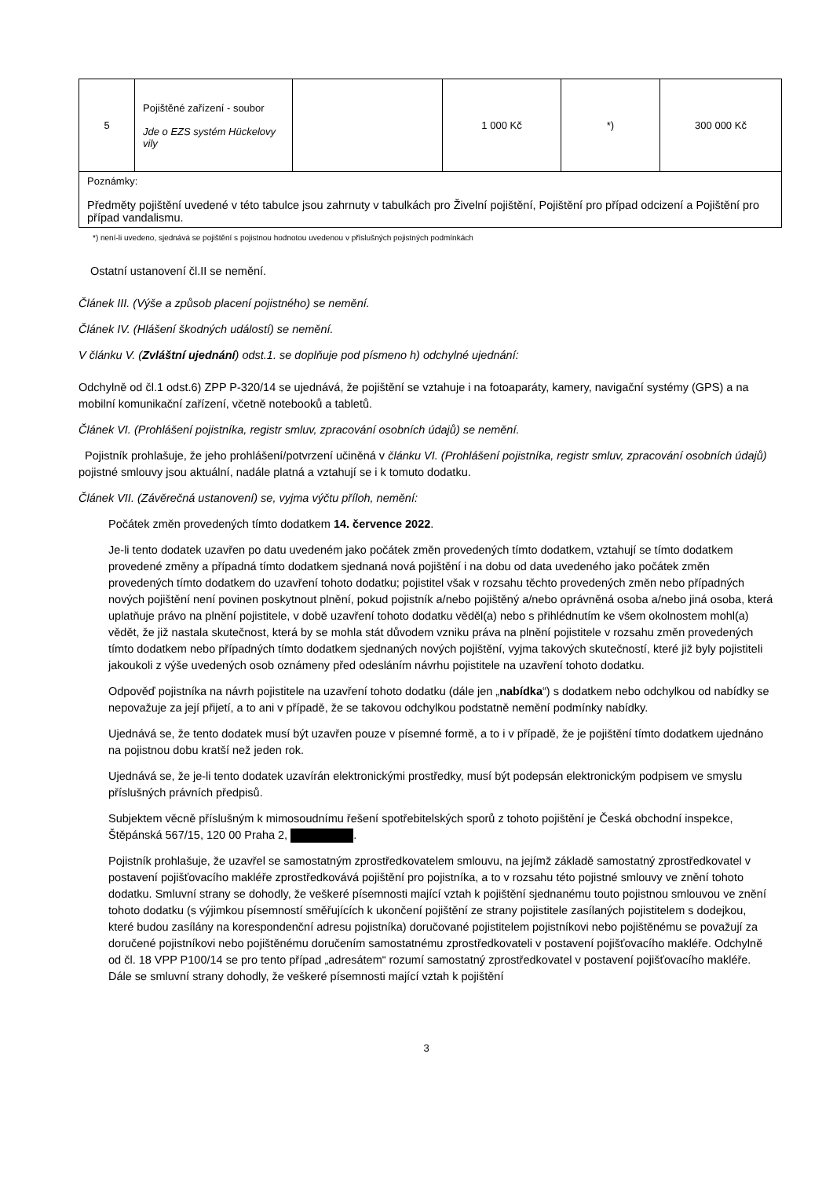| 5 | Pojištěné zařízení - soubor Jde o EZS systém Hückelovy vily | | 1 000 Kč | *) | 300 000 Kč |
| Poznámky: Předměty pojištění uvedené v této tabulce jsou zahrnuty v tabulkách pro Živelní pojištění, Pojištění pro případ odcizení a Pojištění pro případ vandalismu. | | | | | |
*) není-li uvedeno, sjednává se pojištění s pojistnou hodnotou uvedenou v příslušných pojistných podmínkách
Ostatní ustanovení čl.II se nemění.
Článek III. (Výše a způsob placení pojistného) se nemění.
Článek IV. (Hlášení škodných událostí) se nemění.
V článku V. (Zvláštní ujednání) odst.1. se doplňuje pod písmeno h) odchylné ujednání:
Odchylně od čl.1 odst.6) ZPP P-320/14 se ujednává, že pojištění se vztahuje i na fotoaparáty, kamery, navigační systémy (GPS) a na mobilní komunikační zařízení, včetně notebooků a tabletů.
Článek VI. (Prohlášení pojistníka, registr smluv, zpracování osobních údajů) se nemění.
Pojistník prohlašuje, že jeho prohlášení/potvrzení učiněná v článku VI. (Prohlášení pojistníka, registr smluv, zpracování osobních údajů) pojistné smlouvy jsou aktuální, nadále platná a vztahují se i k tomuto dodatku.
Článek VII. (Závěrečná ustanovení) se, vyjma výčtu příloh, nemění:
Počátek změn provedených tímto dodatkem 14. července 2022.
Je-li tento dodatek uzavřen po datu uvedeném jako počátek změn provedených tímto dodatkem, vztahují se tímto dodatkem provedené změny a případná tímto dodatkem sjednaná nová pojištění i na dobu od data uvedeného jako počátek změn provedených tímto dodatkem do uzavření tohoto dodatku; pojistitel však v rozsahu těchto provedených změn nebo případných nových pojištění není povinen poskytnout plnění, pokud pojistník a/nebo pojištěný a/nebo oprávněná osoba a/nebo jiná osoba, která uplatňuje právo na plnění pojistitele, v době uzavření tohoto dodatku věděl(a) nebo s přihlédnutím ke všem okolnostem mohl(a) vědět, že již nastala skutečnost, která by se mohla stát důvodem vzniku práva na plnění pojistitele v rozsahu změn provedených tímto dodatkem nebo případných tímto dodatkem sjednaných nových pojištění, vyjma takových skutečností, které již byly pojistiteli jakoukoli z výše uvedených osob oznámeny před odesláním návrhu pojistitele na uzavření tohoto dodatku.
Odpověď pojistníka na návrh pojistitele na uzavření tohoto dodatku (dále jen „nabídka“) s dodatkem nebo odchylkou od nabídky se nepovažuje za její přijetí, a to ani v případě, že se takovou odchylkou podstatně nemění podmínky nabídky.
Ujednává se, že tento dodatek musí být uzavřen pouze v písemné formě, a to i v případě, že je pojištění tímto dodatkem ujednáno na pojistnou dobu kratší než jeden rok.
Ujednává se, že je-li tento dodatek uzavírán elektronickými prostředky, musí být podepsán elektronickým podpisem ve smyslu příslušných právních předpisů.
Subjektem věcně příslušným k mimosoudnímu řešení spotřebitelských sporů z tohoto pojištění je Česká obchodní inspekce, Štěpánská 567/15, 120 00 Praha 2, .
Pojistník prohlašuje, že uzavřel se samostatným zprostředkovatelem smlouvu, na jejímž základě samostatný zprostředkovatel v postavení pojišťovacího makléře zprostředkovává pojištění pro pojistníka, a to v rozsahu této pojistné smlouvy ve znění tohoto dodatku. Smluvní strany se dohodly, že veškeré písemnosti mající vztah k pojištění sjednanému touto pojistnou smlouvou ve znění tohoto dodatku (s výjimkou písemností směřujících k ukončení pojištění ze strany pojistitele zasílaných pojistitelem s dodejkou, které budou zasílány na korespondenční adresu pojistníka) doručované pojistitelem pojistníkovi nebo pojištěnému se považují za doručené pojistníkovi nebo pojištěnému doručením samostatnému zprostředkovateli v postavení pojišťovacího makléře. Odchylně od čl. 18 VPP P100/14 se pro tento případ „adresátem“ rozumí samostatný zprostředkovatel v postavení pojišťovacího makléře. Dále se smluvní strany dohodly, že veškeré písemnosti mající vztah k pojištění
3